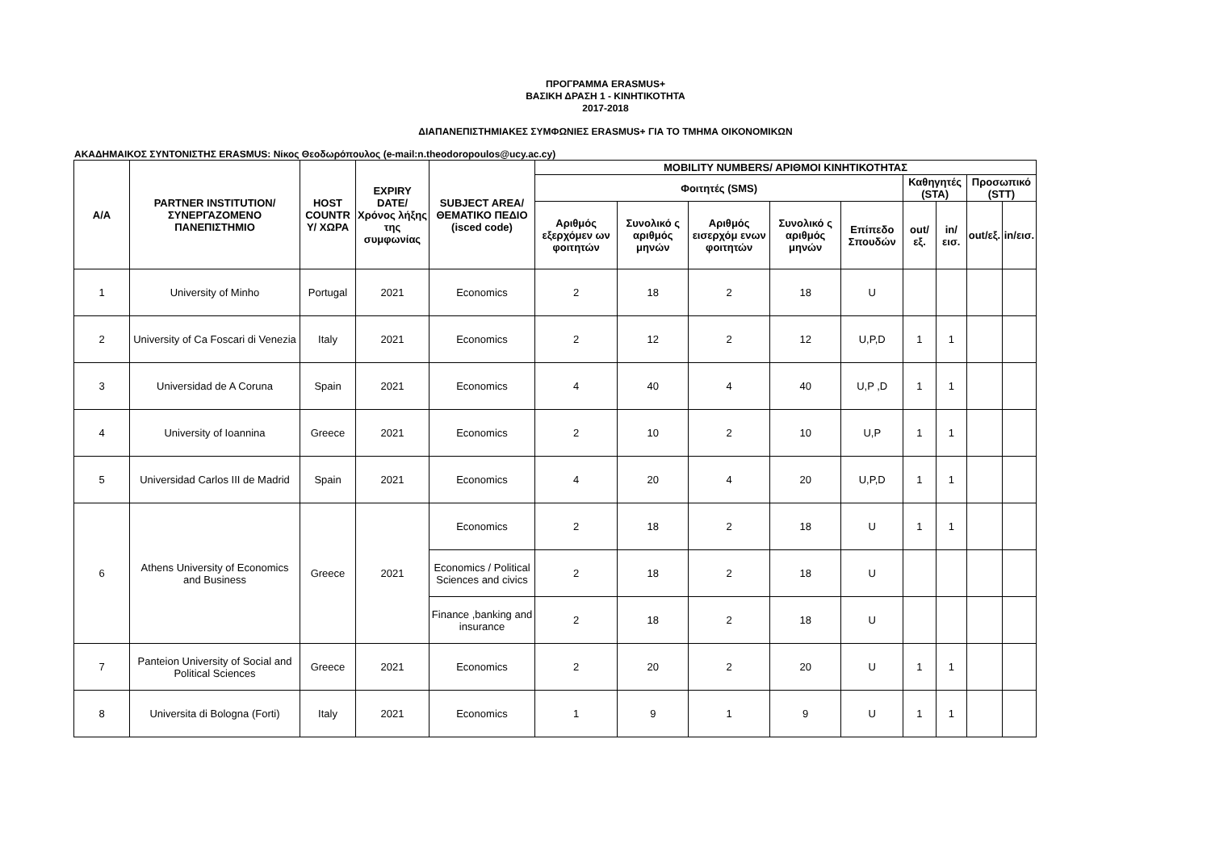ΠΡΟΓΡΑΜΜΑ ERASMUS+
ΒΑΣΙΚΗ ΔΡΑΣΗ 1 - ΚΙΝΗΤΙΚΟΤΗΤΑ
2017-2018
ΔΙΑΠΑΝΕΠΙΣΤΗΜΙΑΚΕΣ ΣΥΜΦΩΝΙΕΣ ERASMUS+ ΓΙΑ ΤΟ ΤΜΗΜΑ ΟΙΚΟΝΟΜΙΚΩΝ
ΑΚΑΔΗΜΑΙΚΟΣ ΣΥΝΤΟΝΙΣΤΗΣ ERASMUS: Νίκος Θεοδωρόπουλος (e-mail:n.theodoropoulos@ucy.ac.cy)
| A/A | PARTNER INSTITUTION/ ΣΥΝΕΡΓΑΖΟΜΕΝΟ ΠΑΝΕΠΙΣΤΗΜΙΟ | HOST COUNTR Y/ ΧΩΡΑ | EXPIRY DATE/ Χρόνος λήξης της συμφωνίας | SUBJECT AREA/ ΘΕΜΑΤΙΚΟ ΠΕΔΙΟ (isced code) | MOBILITY NUMBERS/ ΑΡΙΘΜΟΙ ΚΙΝΗΤΙΚΟΤΗΤΑΣ | | | | | | | | |
| --- | --- | --- | --- | --- | --- | --- | --- | --- | --- | --- | --- | --- | --- |
| | | | | | Φοιτητές (SMS) | | | | | Καθηγητές (STA) | | Προσωπικό (STT) | |
| | | | | | Αριθμός εξερχόμεν ων φοιτητών | Συνολικό ς αριθμός μηνών | Αριθμός εισερχόμ ενων φοιτητών | Συνολικό ς αριθμός μηνών | Επίπεδο Σπουδών | out/εξ. | in/εισ. | out/εξ. | in/εισ. |
| 1 | University of Minho | Portugal | 2021 | Economics | 2 | 18 | 2 | 18 | U | | | | |
| 2 | University of Ca Foscari di Venezia | Italy | 2021 | Economics | 2 | 12 | 2 | 12 | U,P,D | 1 | 1 | | |
| 3 | Universidad de A Coruna | Spain | 2021 | Economics | 4 | 40 | 4 | 40 | U,P ,D | 1 | 1 | | |
| 4 | University of Ioannina | Greece | 2021 | Economics | 2 | 10 | 2 | 10 | U,P | 1 | 1 | | |
| 5 | Universidad Carlos III de Madrid | Spain | 2021 | Economics | 4 | 20 | 4 | 20 | U,P,D | 1 | 1 | | |
| 6 | Athens University of Economics and Business | Greece | 2021 | Economics | 2 | 18 | 2 | 18 | U | 1 | 1 | | |
| | | | | Economics / Political Sciences and civics | 2 | 18 | 2 | 18 | U | | | | |
| | | | | Finance ,banking and insurance | 2 | 18 | 2 | 18 | U | | | | |
| 7 | Panteion University of Social and Political Sciences | Greece | 2021 | Economics | 2 | 20 | 2 | 20 | U | 1 | 1 | | |
| 8 | Universita di Bologna (Forti) | Italy | 2021 | Economics | 1 | 9 | 1 | 9 | U | 1 | 1 | | |